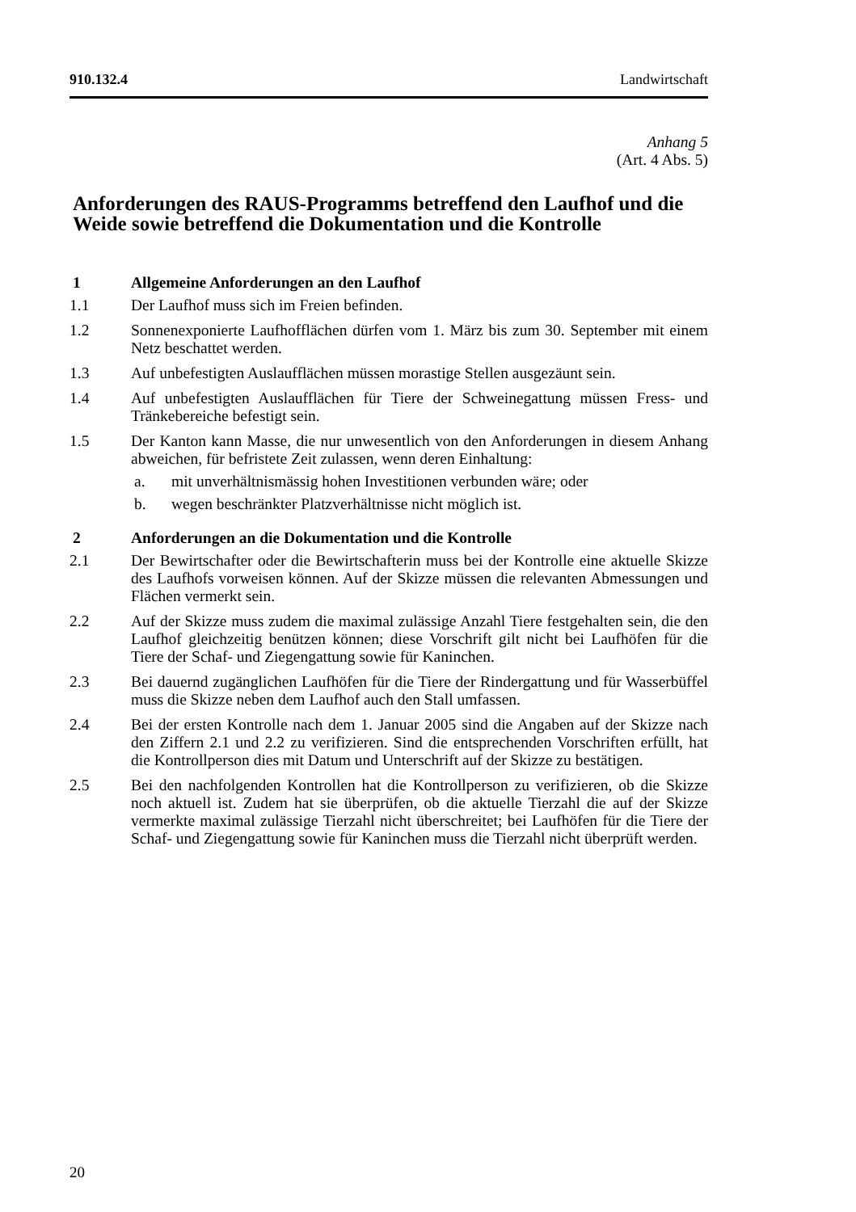910.132.4 Landwirtschaft
Anhang 5
(Art. 4 Abs. 5)
Anforderungen des RAUS-Programms betreffend den Laufhof und die Weide sowie betreffend die Dokumentation und die Kontrolle
1 Allgemeine Anforderungen an den Laufhof
1.1 Der Laufhof muss sich im Freien befinden.
1.2 Sonnenexponierte Laufhofflächen dürfen vom 1. März bis zum 30. September mit einem Netz beschattet werden.
1.3 Auf unbefestigten Auslaufflächen müssen morastige Stellen ausgezäunt sein.
1.4 Auf unbefestigten Auslaufflächen für Tiere der Schweinegattung müssen Fress- und Tränkebereiche befestigt sein.
1.5 Der Kanton kann Masse, die nur unwesentlich von den Anforderungen in diesem Anhang abweichen, für befristete Zeit zulassen, wenn deren Einhaltung:
a. mit unverhältnismässig hohen Investitionen verbunden wäre; oder
b. wegen beschränkter Platzverhältnisse nicht möglich ist.
2 Anforderungen an die Dokumentation und die Kontrolle
2.1 Der Bewirtschafter oder die Bewirtschafterin muss bei der Kontrolle eine aktuelle Skizze des Laufhofs vorweisen können. Auf der Skizze müssen die relevanten Abmessungen und Flächen vermerkt sein.
2.2 Auf der Skizze muss zudem die maximal zulässige Anzahl Tiere festgehalten sein, die den Laufhof gleichzeitig benützen können; diese Vorschrift gilt nicht bei Laufhöfen für die Tiere der Schaf- und Ziegengattung sowie für Kaninchen.
2.3 Bei dauernd zugänglichen Laufhöfen für die Tiere der Rindergattung und für Wasserbüffel muss die Skizze neben dem Laufhof auch den Stall umfassen.
2.4 Bei der ersten Kontrolle nach dem 1. Januar 2005 sind die Angaben auf der Skizze nach den Ziffern 2.1 und 2.2 zu verifizieren. Sind die entsprechenden Vorschriften erfüllt, hat die Kontrollperson dies mit Datum und Unterschrift auf der Skizze zu bestätigen.
2.5 Bei den nachfolgenden Kontrollen hat die Kontrollperson zu verifizieren, ob die Skizze noch aktuell ist. Zudem hat sie überprüfen, ob die aktuelle Tierzahl die auf der Skizze vermerkte maximal zulässige Tierzahl nicht überschreitet; bei Laufhöfen für die Tiere der Schaf- und Ziegengattung sowie für Kaninchen muss die Tierzahl nicht überprüft werden.
20